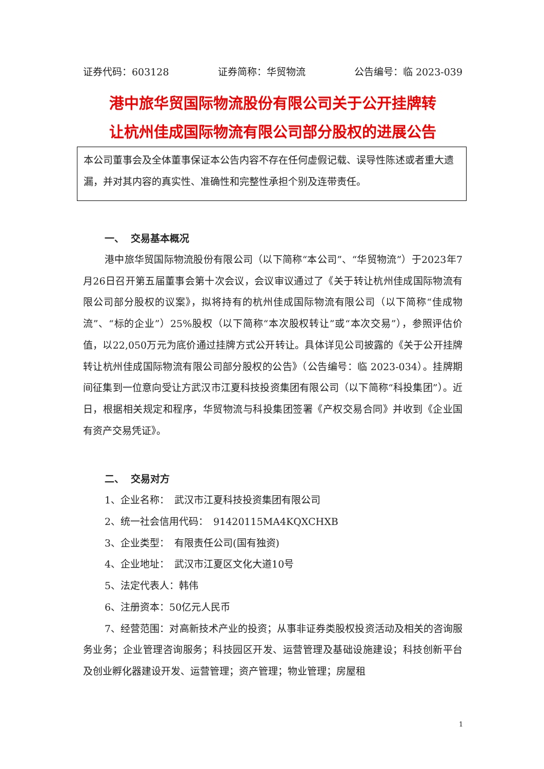证券代码：603128 证券简称：华贸物流 公告编号：临 2023-039
港中旅华贸国际物流股份有限公司关于公开挂牌转
让杭州佳成国际物流有限公司部分股权的进展公告
本公司董事会及全体董事保证本公告内容不存在任何虚假记载、误导性陈述或者重大遗漏，并对其内容的真实性、准确性和完整性承担个别及连带责任。
一、 交易基本概况
港中旅华贸国际物流股份有限公司（以下简称“本公司”、“华贸物流”）于2023年7月26日召开第五届董事会第十次会议，会议审议通过了《关于转让杭州佳成国际物流有限公司部分股权的议案》，拟将持有的杭州佳成国际物流有限公司（以下简称“佳成物流”、“标的企业”）25%股权（以下简称“本次股权转让”或“本次交易”），参照评估价值，以22,050万元为底价通过挂牌方式公开转让。具体详见公司披露的《关于公开挂牌转让杭州佳成国际物流有限公司部分股权的公告》（公告编号：临 2023-034）。挂牌期间征集到一位意向受让方武汉市江夏科技投资集团有限公司（以下简称“科投集团”）。近日，根据相关规定和程序，华贸物流与科投集团签署《产权交易合同》并收到《企业国有资产交易凭证》。
二、 交易对方
1、企业名称：　武汉市江夏科技投资集团有限公司
2、统一社会信用代码：　91420115MA4KQXCHXB
3、企业类型：　有限责任公司(国有独资)
4、企业地址：　武汉市江夏区文化大道10号
5、法定代表人：韩伟
6、注册资本：50亿元人民币
7、经营范围：对高新技术产业的投资；从事非证券类股权投资活动及相关的咨询服务业务；企业管理咨询服务；科技园区开发、运营管理及基础设施建设；科技创新平台及创业孵化器建设开发、运营管理；资产管理；物业管理；房屋租
1